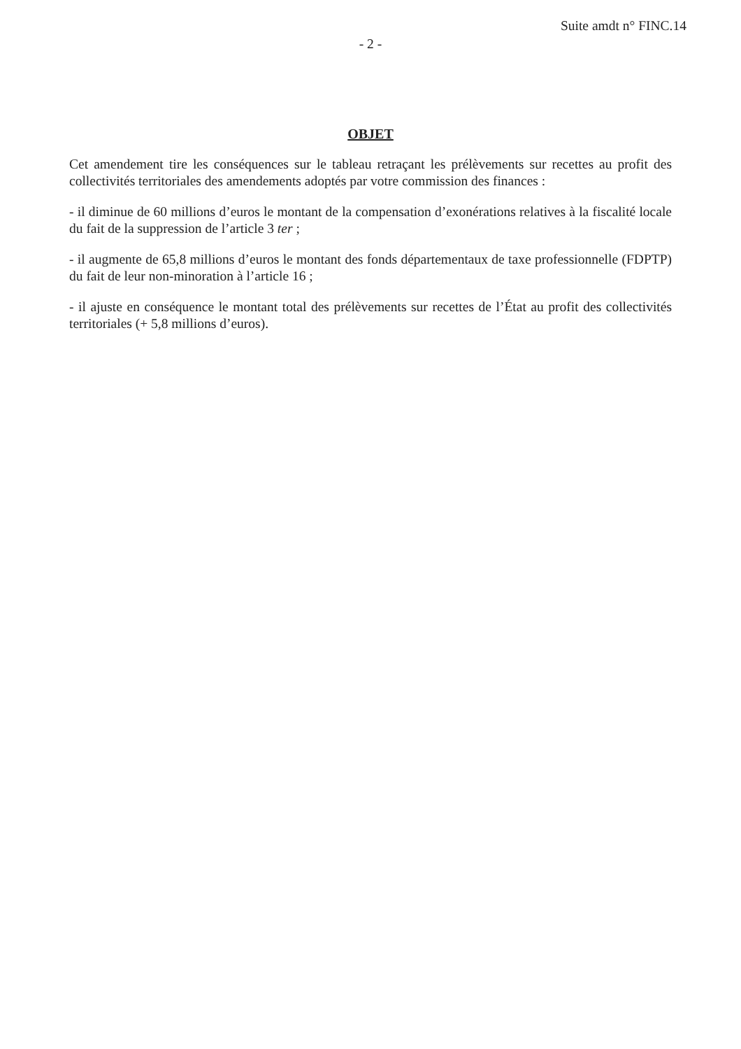Suite amdt n° FINC.14
- 2 -
OBJET
Cet amendement tire les conséquences sur le tableau retraçant les prélèvements sur recettes au profit des collectivités territoriales des amendements adoptés par votre commission des finances :
- il diminue de 60 millions d’euros le montant de la compensation d’exonérations relatives à la fiscalité locale du fait de la suppression de l’article 3 ter ;
- il augmente de 65,8 millions d’euros le montant des fonds départementaux de taxe professionnelle (FDPTP) du fait de leur non-minoration à l’article 16 ;
- il ajuste en conséquence le montant total des prélèvements sur recettes de l’État au profit des collectivités territoriales (+ 5,8 millions d’euros).